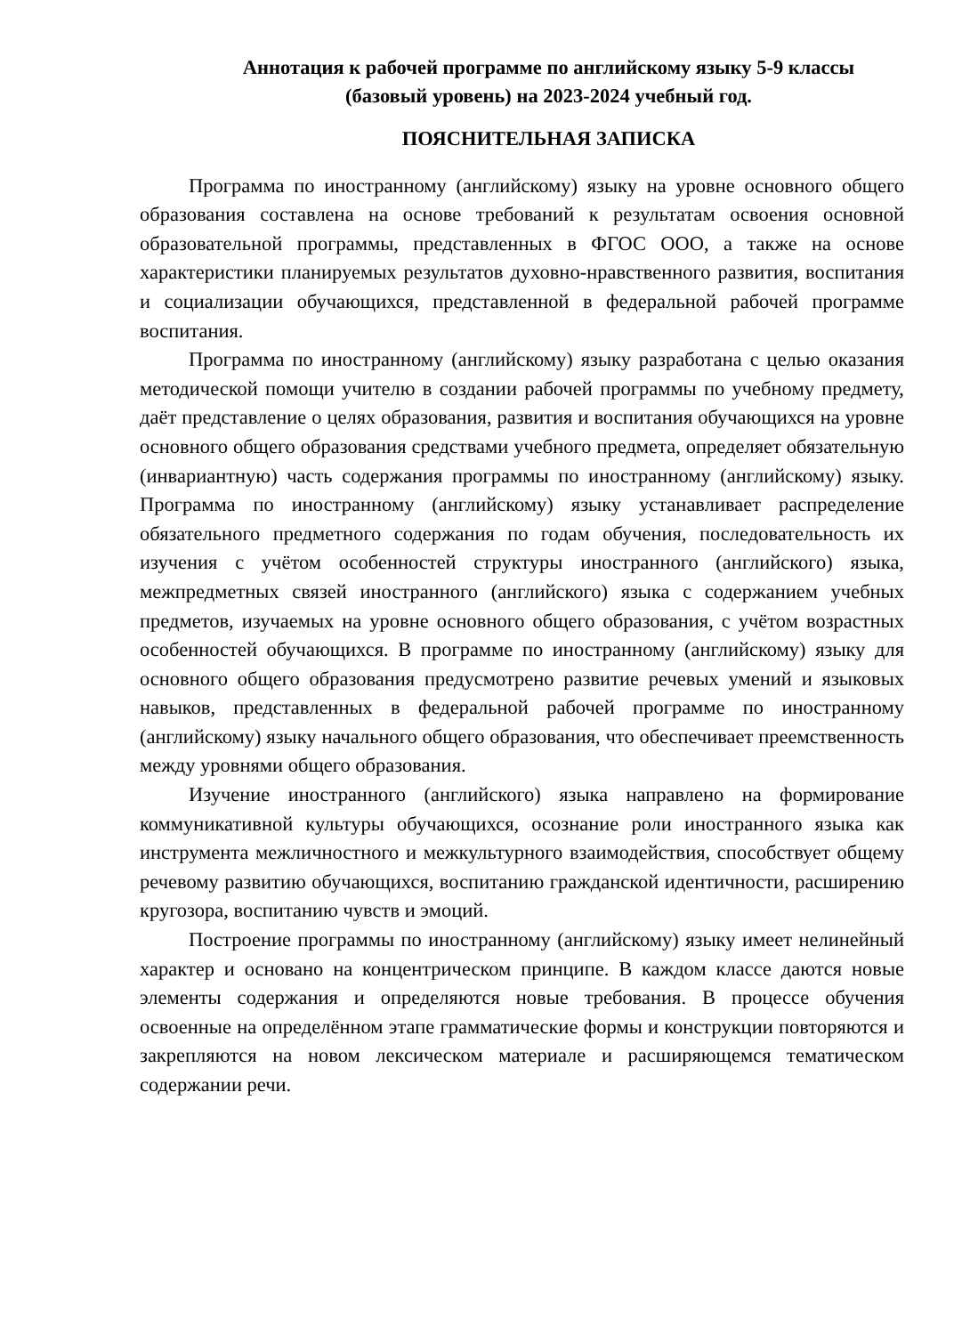Аннотация к рабочей программе по английскому языку 5-9 классы
(базовый уровень) на 2023-2024 учебный год.
ПОЯСНИТЕЛЬНАЯ ЗАПИСКА
Программа по иностранному (английскому) языку на уровне основного общего образования составлена на основе требований к результатам освоения основной образовательной программы, представленных в ФГОС ООО, а также на основе характеристики планируемых результатов духовно-нравственного развития, воспитания и социализации обучающихся, представленной в федеральной рабочей программе воспитания.
Программа по иностранному (английскому) языку разработана с целью оказания методической помощи учителю в создании рабочей программы по учебному предмету, даёт представление о целях образования, развития и воспитания обучающихся на уровне основного общего образования средствами учебного предмета, определяет обязательную (инвариантную) часть содержания программы по иностранному (английскому) языку. Программа по иностранному (английскому) языку устанавливает распределение обязательного предметного содержания по годам обучения, последовательность их изучения с учётом особенностей структуры иностранного (английского) языка, межпредметных связей иностранного (английского) языка с содержанием учебных предметов, изучаемых на уровне основного общего образования, с учётом возрастных особенностей обучающихся. В программе по иностранному (английскому) языку для основного общего образования предусмотрено развитие речевых умений и языковых навыков, представленных в федеральной рабочей программе по иностранному (английскому) языку начального общего образования, что обеспечивает преемственность между уровнями общего образования.
Изучение иностранного (английского) языка направлено на формирование коммуникативной культуры обучающихся, осознание роли иностранного языка как инструмента межличностного и межкультурного взаимодействия, способствует общему речевому развитию обучающихся, воспитанию гражданской идентичности, расширению кругозора, воспитанию чувств и эмоций.
Построение программы по иностранному (английскому) языку имеет нелинейный характер и основано на концентрическом принципе. В каждом классе даются новые элементы содержания и определяются новые требования. В процессе обучения освоенные на определённом этапе грамматические формы и конструкции повторяются и закрепляются на новом лексическом материале и расширяющемся тематическом содержании речи.